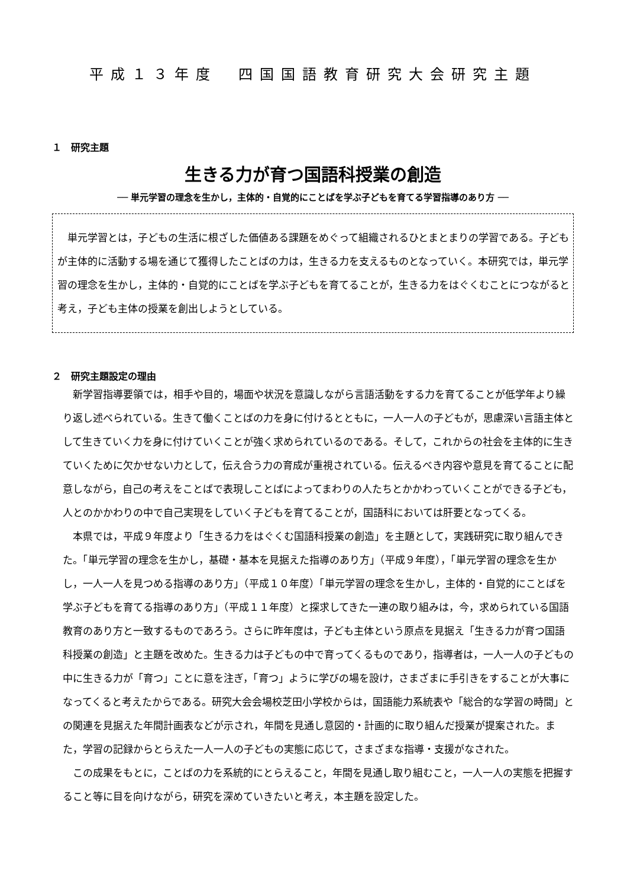平成１３年度　四国国語教育研究大会研究主題
１　研究主題
生きる力が育つ国語科授業の創造
── 単元学習の理念を生かし，主体的・自覚的にことばを学ぶ子どもを育てる学習指導のあり方 ──
単元学習とは，子どもの生活に根ざした価値ある課題をめぐって組織されるひとまとまりの学習である。子どもが主体的に活動する場を通じて獲得したことばの力は，生きる力を支えるものとなっていく。本研究では，単元学習の理念を生かし，主体的・自覚的にことばを学ぶ子どもを育てることが，生きる力をはぐくむことにつながると考え，子ども主体の授業を創出しようとしている。
２　研究主題設定の理由
新学習指導要領では，相手や目的，場面や状況を意識しながら言語活動をする力を育てることが低学年より繰り返し述べられている。生きて働くことばの力を身に付けるとともに，一人一人の子どもが，思慮深い言語主体として生きていく力を身に付けていくことが強く求められているのである。そして，これからの社会を主体的に生きていくために欠かせない力として，伝え合う力の育成が重視されている。伝えるべき内容や意見を育てることに配意しながら，自己の考えをことばで表現しことばによってまわりの人たちとかかわっていくことができる子ども，人とのかかわりの中で自己実現をしていく子どもを育てることが，国語科においては肝要となってくる。
本県では，平成９年度より「生きる力をはぐくむ国語科授業の創造」を主題として，実践研究に取り組んできた。「単元学習の理念を生かし，基礎・基本を見据えた指導のあり方」（平成９年度），「単元学習の理念を生かし，一人一人を見つめる指導のあり方」（平成１０年度）「単元学習の理念を生かし，主体的・自覚的にことばを学ぶ子どもを育てる指導のあり方」（平成１１年度）と探求してきた一連の取り組みは，今，求められている国語教育のあり方と一致するものであろう。さらに昨年度は，子ども主体という原点を見据え「生きる力が育つ国語科授業の創造」と主題を改めた。生きる力は子どもの中で育ってくるものであり，指導者は，一人一人の子どもの中に生きる力が「育つ」ことに意を注ぎ，「育つ」ように学びの場を設け，さまざまに手引きをすることが大事になってくると考えたからである。研究大会会場校芝田小学校からは，国語能力系統表や「総合的な学習の時間」との関連を見据えた年間計画表などが示され，年間を見通し意図的・計画的に取り組んだ授業が提案された。また，学習の記録からとらえた一人一人の子どもの実態に応じて，さまざまな指導・支援がなされた。
この成果をもとに，ことばの力を系統的にとらえること，年間を見通し取り組むこと，一人一人の実態を把握すること等に目を向けながら，研究を深めていきたいと考え，本主題を設定した。